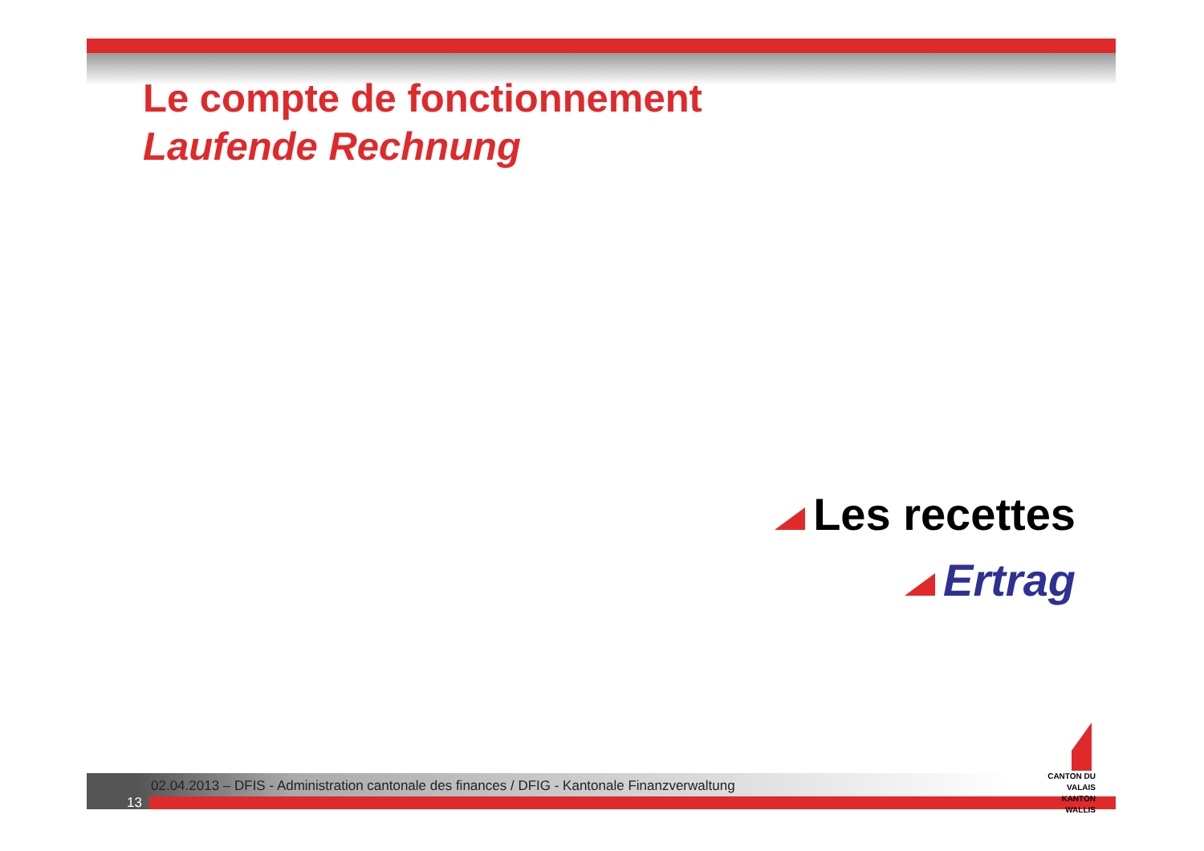Le compte de fonctionnement
Laufende Rechnung
Les recettes
Ertrag
02.04.2013 – DFIS - Administration cantonale des finances / DFIG - Kantonale Finanzverwaltung
13
CANTON DU VALAIS
KANTON WALLIS